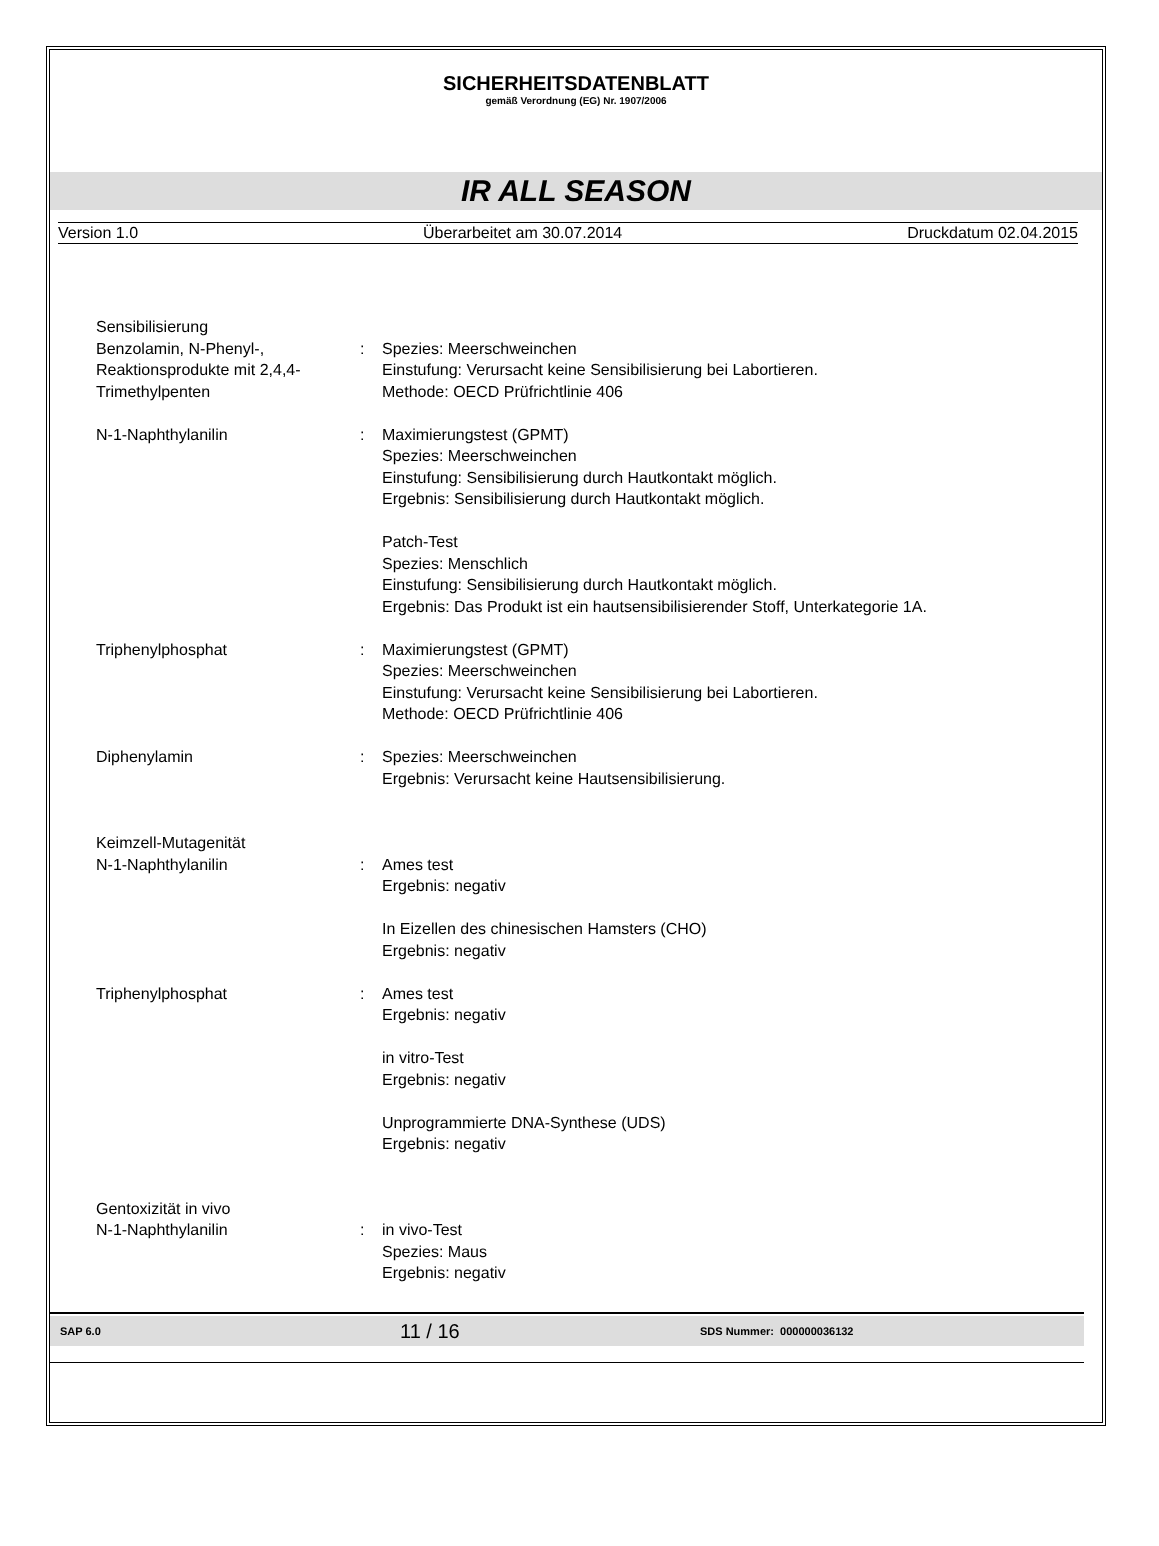SICHERHEITSDATENBLATT
gemäß Verordnung (EG) Nr. 1907/2006
IR ALL SEASON
Version 1.0 Überarbeitet am 30.07.2014 Druckdatum 02.04.2015
Sensibilisierung
Benzolamin, N-Phenyl-, Reaktionsprodukte mit 2,4,4-Trimethylpenten
: Spezies: Meerschweinchen
Einstufung: Verursacht keine Sensibilisierung bei Labortieren.
Methode: OECD Prüfrichtlinie 406
N-1-Naphthylanilin : Maximierungstest (GPMT)
Spezies: Meerschweinchen
Einstufung: Sensibilisierung durch Hautkontakt möglich.
Ergebnis: Sensibilisierung durch Hautkontakt möglich.
Patch-Test
Spezies: Menschlich
Einstufung: Sensibilisierung durch Hautkontakt möglich.
Ergebnis: Das Produkt ist ein hautsensibilisierender Stoff, Unterkategorie 1A.
Triphenylphosphat : Maximierungstest (GPMT)
Spezies: Meerschweinchen
Einstufung: Verursacht keine Sensibilisierung bei Labortieren.
Methode: OECD Prüfrichtlinie 406
Diphenylamin : Spezies: Meerschweinchen
Ergebnis: Verursacht keine Hautsensibilisierung.
Keimzell-Mutagenität
N-1-Naphthylanilin : Ames test
Ergebnis: negativ
In Eizellen des chinesischen Hamsters (CHO)
Ergebnis: negativ
Triphenylphosphat : Ames test
Ergebnis: negativ
in vitro-Test
Ergebnis: negativ
Unprogrammierte DNA-Synthese (UDS)
Ergebnis: negativ
Gentoxizität in vivo
N-1-Naphthylanilin : in vivo-Test
Spezies: Maus
Ergebnis: negativ
SAP 6.0 11 / 16 SDS Nummer: 000000036132